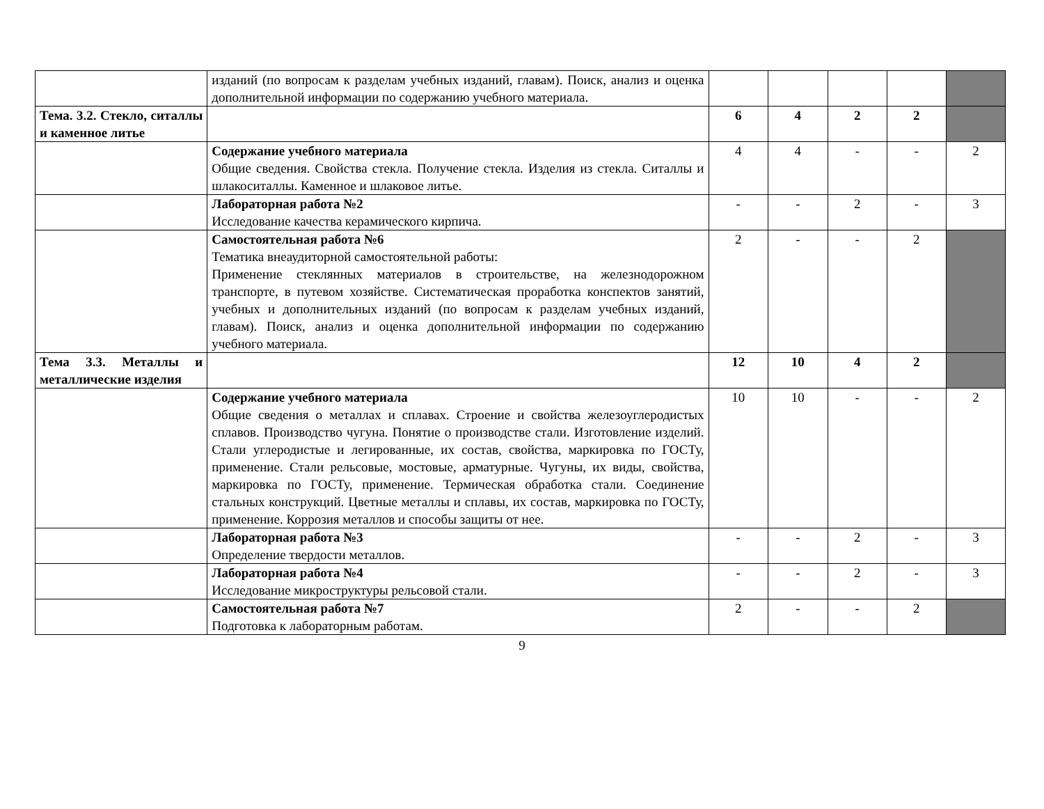| | изданий (по вопросам к разделам учебных изданий, главам). Поиск, анализ и оценка дополнительной информации по содержанию учебного материала. | | | | | |
| Тема. 3.2. Стекло, ситаллы и каменное литье | | 6 | 4 | 2 | 2 | |
| | Содержание учебного материала Общие сведения. Свойства стекла. Получение стекла. Изделия из стекла. Ситаллы и шлакоситаллы. Каменное и шлаковое литье. | 4 | 4 | - | - | 2 |
| | Лабораторная работа №2 Исследование качества керамического кирпича. | - | - | 2 | - | 3 |
| | Самостоятельная работа №6 Тематика внеаудиторной самостоятельной работы: Применение стеклянных материалов в строительстве, на железнодорожном транспорте, в путевом хозяйстве. Систематическая проработка конспектов занятий, учебных и дополнительных изданий (по вопросам к разделам учебных изданий, главам). Поиск, анализ и оценка дополнительной информации по содержанию учебного материала. | 2 | - | - | 2 | |
| Тема 3.3. Металлы и металлические изделия | | 12 | 10 | 4 | 2 | |
| | Содержание учебного материала Общие сведения о металлах и сплавах. Строение и свойства железоуглеродистых сплавов. Производство чугуна. Понятие о производстве стали. Изготовление изделий. Стали углеродистые и легированные, их состав, свойства, маркировка по ГОСТу, применение. Стали рельсовые, мостовые, арматурные. Чугуны, их виды, свойства, маркировка по ГОСТу, применение. Термическая обработка стали. Соединение стальных конструкций. Цветные металлы и сплавы, их состав, маркировка по ГОСТу, применение. Коррозия металлов и способы защиты от нее. | 10 | 10 | - | - | 2 |
| | Лабораторная работа №3 Определение твердости металлов. | - | - | 2 | - | 3 |
| | Лабораторная работа №4 Исследование микроструктуры рельсовой стали. | - | - | 2 | - | 3 |
| | Самостоятельная работа №7 Подготовка к лабораторным работам. | 2 | - | - | 2 | |
9